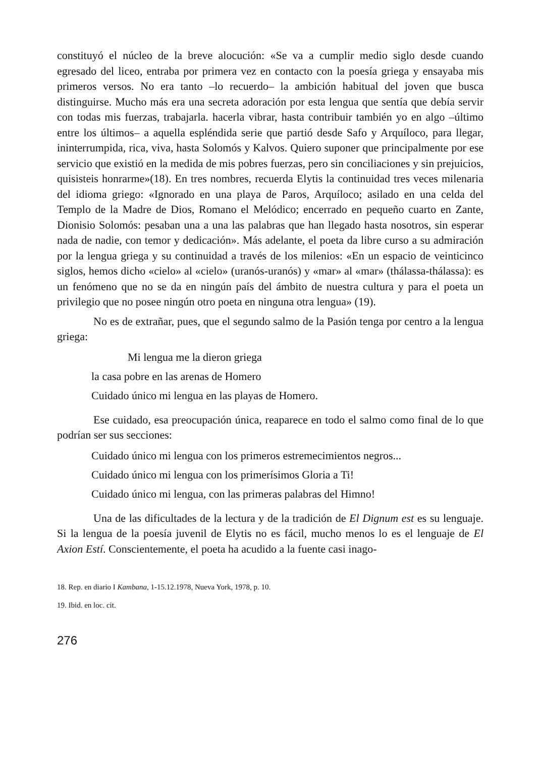constituyó el núcleo de la breve alocución: «Se va a cumplir medio siglo desde cuando egresado del liceo, entraba por primera vez en contacto con la poesía griega y ensayaba mis primeros versos. No era tanto –lo recuerdo– la ambición habitual del joven que busca distinguirse. Mucho más era una secreta adoración por esta lengua que sentía que debía servir con todas mis fuerzas, trabajarla. hacerla vibrar, hasta contribuir también yo en algo –último entre los últimos– a aquella espléndida serie que partió desde Safo y Arquíloco, para llegar, ininterrumpida, rica, viva, hasta Solomós y Kalvos. Quiero suponer que principalmente por ese servicio que existió en la medida de mis pobres fuerzas, pero sin conciliaciones y sin prejuicios, quisisteis honrarme»(18). En tres nombres, recuerda Elytis la continuidad tres veces milenaria del idioma griego: «Ignorado en una playa de Paros, Arquíloco; asilado en una celda del Templo de la Madre de Dios, Romano el Melódico; encerrado en pequeño cuarto en Zante, Dionisio Solomós: pesaban una a una las palabras que han llegado hasta nosotros, sin esperar nada de nadie, con temor y dedicación». Más adelante, el poeta da libre curso a su admiración por la lengua griega y su continuidad a través de los milenios: «En un espacio de veinticinco siglos, hemos dicho «cielo» al «cielo» (uranós-uranós) y «mar» al «mar» (thálassa-thálassa): es un fenómeno que no se da en ningún país del ámbito de nuestra cultura y para el poeta un privilegio que no posee ningún otro poeta en ninguna otra lengua» (19).
No es de extrañar, pues, que el segundo salmo de la Pasión tenga por centro a la lengua griega:
Mi lengua me la dieron griega
la casa pobre en las arenas de Homero
Cuidado único mi lengua en las playas de Homero.
Ese cuidado, esa preocupación única, reaparece en todo el salmo como final de lo que podrían ser sus secciones:
Cuidado único mi lengua con los primeros estremecimientos negros...
Cuidado único mi lengua con los primerísimos Gloria a Ti!
Cuidado único mi lengua, con las primeras palabras del Himno!
Una de las dificultades de la lectura y de la tradición de El Dignum est es su lenguaje. Si la lengua de la poesía juvenil de Elytis no es fácil, mucho menos lo es el lenguaje de El Axion Estí. Conscientemente, el poeta ha acudido a la fuente casi inago-
18. Rep. en diario I Kambana, 1-15.12.1978, Nueva York, 1978, p. 10.
19. Ibid. en loc. cit.
276